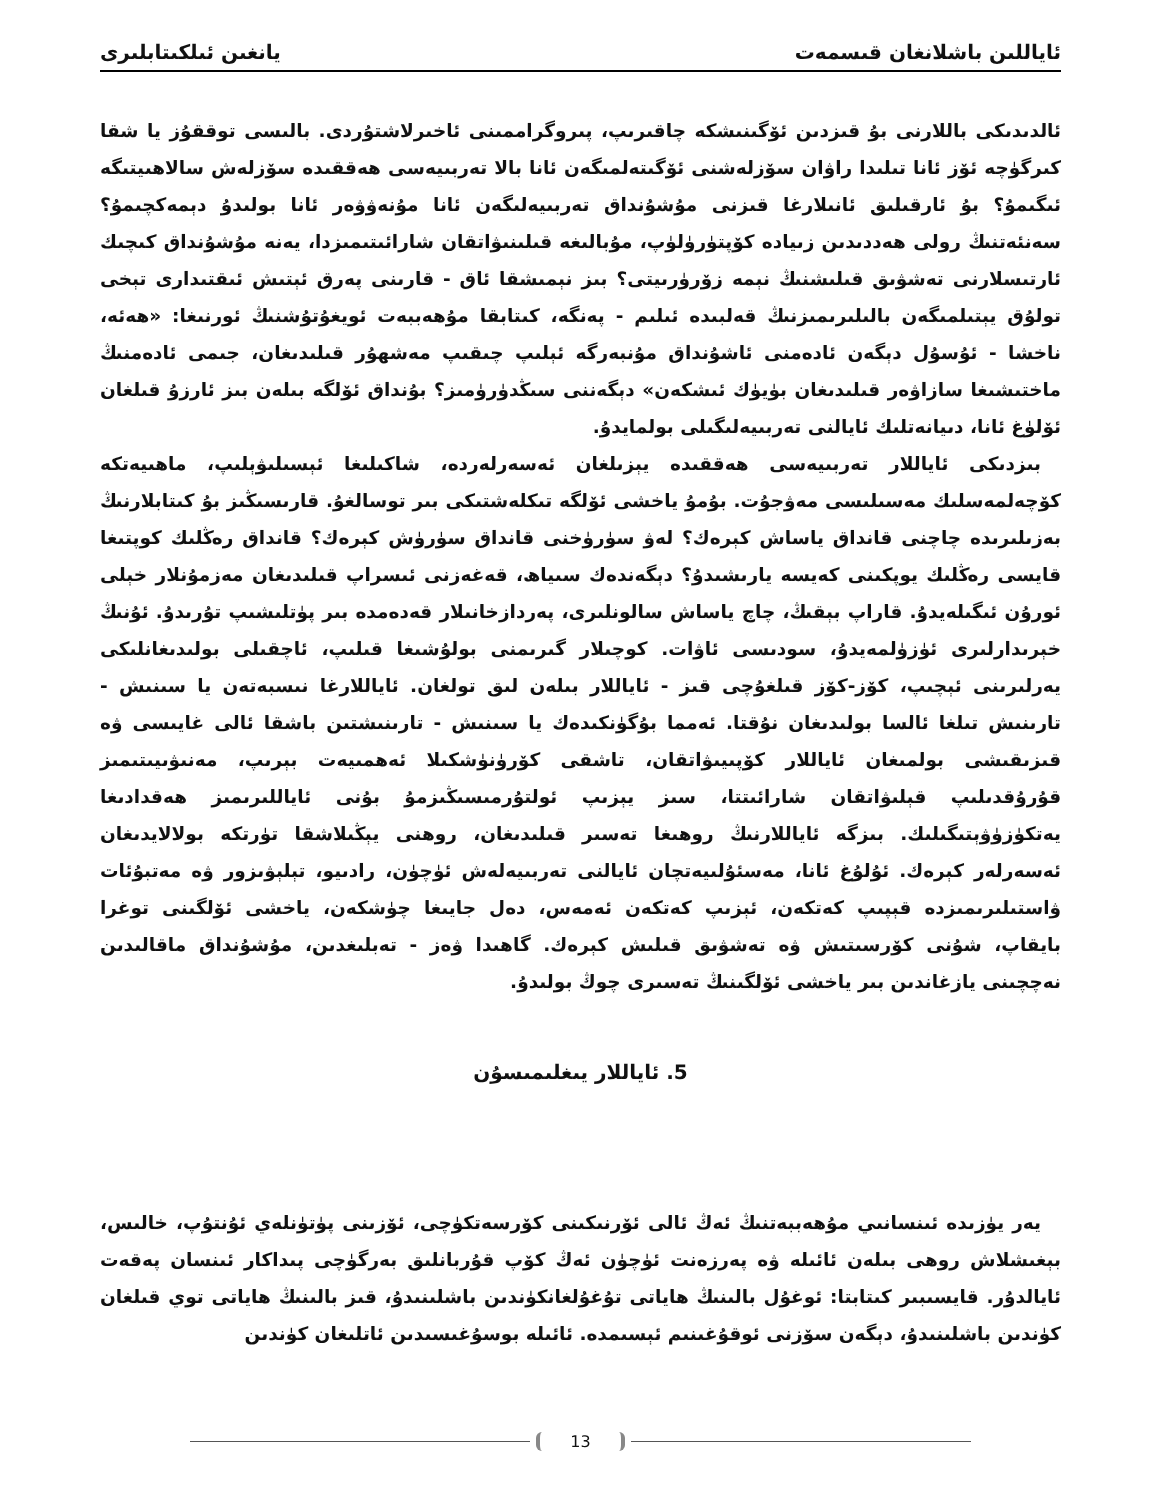ئاياللىن باشلانغان قىسمەت يانغىن ئىلكىتابلىرى
ئالدىدىكى باللارنى بۇ قىزدىن ئۆگىنىشكە چاقىرىپ، پىروگراممىنى ئاخىرلاشتۇردى. بالىسى توققۇز يا شقا كىرگۈچە ئۆز ئانا تىلىدا راۋان سۆزلەشنى ئۆگىتەلمىگەن ئانا بالا تەربىيەسى ھەققىدە سۆزلەش سالاھىيتىگە ئىگىمۇ؟ بۇ ئارقىلىق ئانىلارغا قىزنى مۇشۇنداق تەربىيەلىگەن ئانا مۇنەۋۋەر ئانا بولىدۇ دېمەكچىمۇ؟ سەنئەتنىڭ رولى ھەددىدىن زىيادە كۆپتۈرۈلۈپ، مۇبالىغە قىلىنىۋاتقان شارائىتىمىزدا، يەنە مۇشۇنداق كىچىك ئارتىسلارنى تەشۋىق قىلىشنىڭ نېمە زۆرۈرىيتى؟ بىز نېمىشقا ئاق - قارىنى پەرق ئېتىش ئىقتىدارى تېخى تولۇق يېتىلمىگەن بالىلىرىمىزنىڭ قەلبىدە ئىلىم - پەنگە، كىتابقا مۇھەببەت ئويغۇتۇشنىڭ ئورنىغا: «ھەئە، ناخشا - ئۇسۇل دېگەن ئادەمنى ئاشۇنداق مۇنبەرگە ئېلىپ چىقىپ مەشھۇر قىلىدىغان، جىمى ئادەمنىڭ ماختىشىغا سازاۋەر قىلىدىغان بۈيۈك ئىشكەن» دېگەننى سىڭدۈرۈمىز؟ بۇنداق ئۆلگە بىلەن بىز ئارزۇ قىلغان ئۆلۈغ ئانا، دىيانەتلىك ئايالنى تەربىيەلىگىلى بولمايدۇ.
بىزدىكى ئاياللار تەربىيەسى ھەققىدە يېزىلغان ئەسەرلەردە، شاكىلىغا ئېسىلىۋېلىپ، ماھىيەتكە كۆچەلمەسلىك مەسىلىسى مەۋجۇت. بۇمۇ ياخشى ئۆلگە تىكلەشتىكى بىر توسالغۇ. قارىسىڭىز بۇ كىتابلارنىڭ بەزىلىرىدە چاچنى قانداق ياساش كېرەك؟ لەۋ سۈرۈخنى قانداق سۈرۈش كېرەك؟ قانداق رەڭلىك كوپتىغا قايسى رەڭلىك يوپكىنى كەيسە يارىشىدۇ؟ دېگەندەك سىياھ، قەغەزنى ئىسراپ قىلىدىغان مەزمۇنلار خېلى ئورۇن ئىگىلەيدۇ. قاراپ بېقىڭ، چاچ ياساش سالونلىرى، پەردازخانىلار قەدەمدە بىر پۈتلىشىپ تۇرىدۇ. ئۇنىڭ خېرىدارلىرى ئۈزۈلمەيدۇ، سودىسى ئاۋات. كوچىلار گىرىمنى بولۇشىغا قىلىپ، ئاچقىلى بولىدىغانلىكى يەرلىرىنى ئېچىپ، كۆز-كۆز قىلغۇچى قىز - ئاياللار بىلەن لىق تولغان. ئاياللارغا نىسبەتەن يا سىنىش - تارىنىش تىلغا ئالسا بولىدىغان نۇقتا. ئەمما بۇگۈنكىدەك يا سىنىش - تارىنىشتىن باشقا ئالى غايىسى ۋە قىزىقىشى بولمىغان ئاياللار كۆپىيىۋاتقان، تاشقى كۆرۈنۈشكىلا ئەھمىيەت بېرىپ، مەنىۋىيىتىمىز قۇرۇقدىلىپ قېلىۋاتقان شارائىتتا، سىز يېزىپ ئولتۇرمىسىڭىزمۇ بۇنى ئاياللىرىمىز ھەقدادىغا يەتكۈزۈۋېتىگىلىك. بىزگە ئاياللارنىڭ روھىغا تەسىر قىلىدىغان، روھنى يېڭىلاشقا تۈرتكە بولالايدىغان ئەسەرلەر كېرەك. ئۇلۇغ ئانا، مەسئۇلىيەتچان ئايالنى تەربىيەلەش ئۈچۈن، رادىيو، تېلېۋىزور ۋە مەتبۇئات ۋاستىلىرىمىزدە قېپىپ كەتكەن، ئېزىپ كەتكەن ئەمەس، دەل جايىغا چۈشكەن، ياخشى ئۆلگىنى توغرا بايقاپ، شۇنى كۆرسىتىش ۋە تەشۋىق قىلىش كېرەك. گاھىدا ۋەز - تەبلىغدىن، مۇشۇنداق ماقالىدىن نەچچىنى يازغاندىن بىر ياخشى ئۆلگىنىڭ تەسىرى چوڭ بولىدۇ.
5. ئاياللار يىغلىمىسۇن
يەر يۈزىدە ئىنسانىي مۇھەببەتنىڭ ئەڭ ئالى ئۆرنىكىنى كۆرسەتكۈچى، ئۆزىنى پۈتۈنلەي ئۇنتۇپ، خالىس، بېغىشلاش روھى بىلەن ئائىلە ۋە پەرزەنت ئۈچۈن ئەڭ كۆپ قۇربانلىق بەرگۈچى پىداكار ئىنسان پەقەت ئايالدۇر. قايسىبىر كىتابتا: ئوغۇل بالىنىڭ ھاياتى تۇغۇلغانكۈندىن باشلىنىدۇ، قىز بالىنىڭ ھاياتى توي قىلغان كۈندىن باشلىنىدۇ، دېگەن سۆزنى ئوقۇغىنىم ئېسىمدە. ئائىلە بوسۇغىسىدىن ئاتلىغان كۈندىن
13